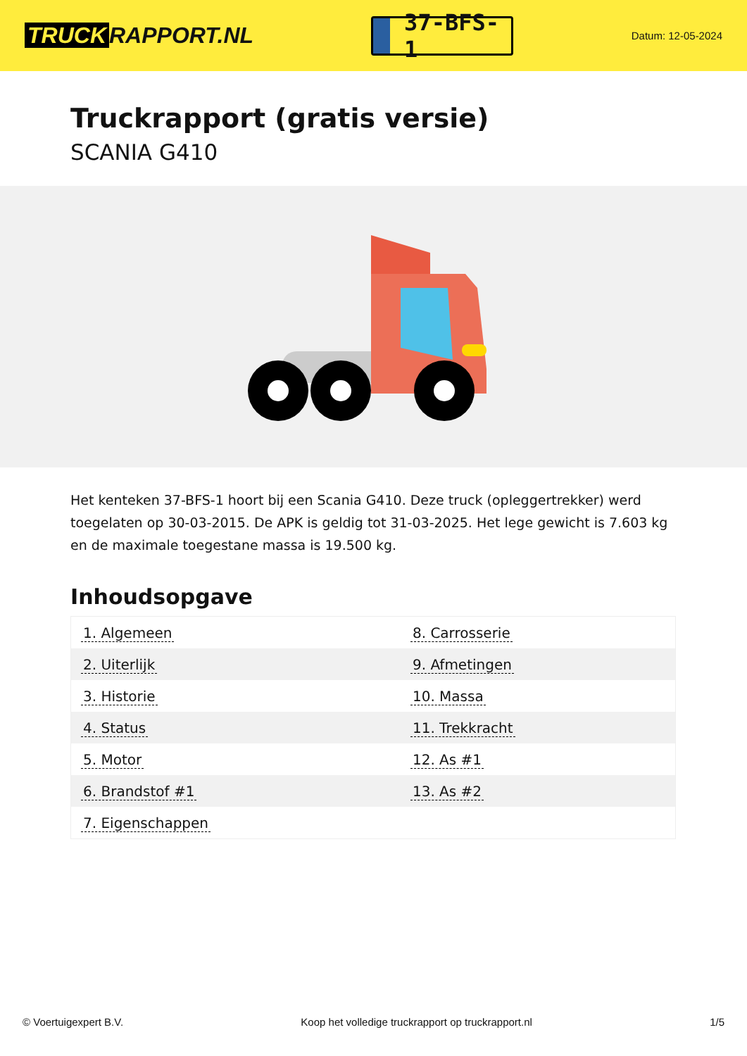TRUCK RAPPORT.NL
37-BFS-1
Datum: 12-05-2024
Truckrapport (gratis versie)
SCANIA G410
Het kenteken 37-BFS-1 hoort bij een Scania G410. Deze truck (opleggertrekker) werd toegelaten op 30-03-2015. De APK is geldig tot 31-03-2025. Het lege gewicht is 7.603 kg en de maximale toegestane massa is 19.500 kg.
Inhoudsopgave
| 1. Algemeen | 8. Carrosserie |
| 2. Uiterlijk | 9. Afmetingen |
| 3. Historie | 10. Massa |
| 4. Status | 11. Trekkracht |
| 5. Motor | 12. As #1 |
| 6. Brandstof #1 | 13. As #2 |
| 7. Eigenschappen | |
© Voertuigexpert B.V. Koop het volledige truckrapport op truckrapport.nl
1/5